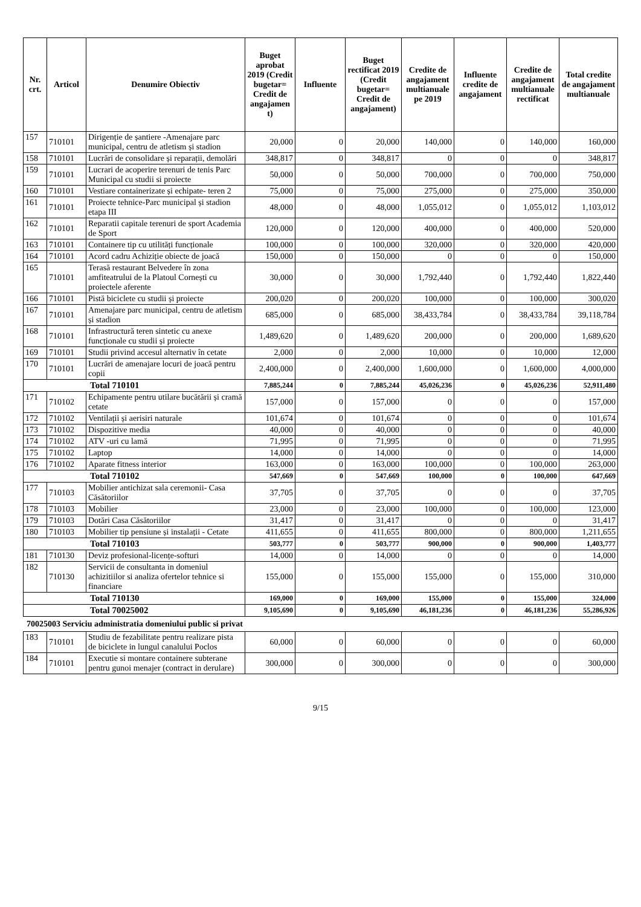| Nr. crt. | Articol | Denumire Obiectiv | Buget aprobat 2019 (Credit bugetar= Credit de angajamen t) | Influente | Buget rectificat 2019 (Credit bugetar= Credit de angajament) | Credite de angajament multianuale pe 2019 | Influente credite de angajament | Credite de angajament multianuale rectificat | Total credite de angajament multianuale |
| --- | --- | --- | --- | --- | --- | --- | --- | --- | --- |
| 157 | 710101 | Dirigenție de șantiere -Amenajare parc municipal, centru de atletism și stadion | 20,000 | 0 | 20,000 | 140,000 | 0 | 140,000 | 160,000 |
| 158 | 710101 | Lucrări de consolidare și reparații, demolări | 348,817 | 0 | 348,817 | 0 | 0 | 0 | 348,817 |
| 159 | 710101 | Lucrari de acoperire terenuri de tenis Parc Municipal cu studii si proiecte | 50,000 | 0 | 50,000 | 700,000 | 0 | 700,000 | 750,000 |
| 160 | 710101 | Vestiare containerizate și echipate- teren 2 | 75,000 | 0 | 75,000 | 275,000 | 0 | 275,000 | 350,000 |
| 161 | 710101 | Proiecte tehnice-Parc municipal și stadion etapa III | 48,000 | 0 | 48,000 | 1,055,012 | 0 | 1,055,012 | 1,103,012 |
| 162 | 710101 | Reparatii capitale terenuri de sport Academia de Sport | 120,000 | 0 | 120,000 | 400,000 | 0 | 400,000 | 520,000 |
| 163 | 710101 | Containere tip cu utilități funcționale | 100,000 | 0 | 100,000 | 320,000 | 0 | 320,000 | 420,000 |
| 164 | 710101 | Acord cadru Achiziție obiecte de joacă | 150,000 | 0 | 150,000 | 0 | 0 | 0 | 150,000 |
| 165 | 710101 | Terasă restaurant Belvedere în zona amfiteatrului de la Platoul Cornești cu proiectele aferente | 30,000 | 0 | 30,000 | 1,792,440 | 0 | 1,792,440 | 1,822,440 |
| 166 | 710101 | Pistă biciclete cu studii și proiecte | 200,020 | 0 | 200,020 | 100,000 | 0 | 100,000 | 300,020 |
| 167 | 710101 | Amenajare parc municipal, centru de atletism și stadion | 685,000 | 0 | 685,000 | 38,433,784 | 0 | 38,433,784 | 39,118,784 |
| 168 | 710101 | Infrastructură teren sintetic cu anexe funcționale cu studii și proiecte | 1,489,620 | 0 | 1,489,620 | 200,000 | 0 | 200,000 | 1,689,620 |
| 169 | 710101 | Studii privind accesul alternativ în cetate | 2,000 | 0 | 2,000 | 10,000 | 0 | 10,000 | 12,000 |
| 170 | 710101 | Lucrări de amenajare locuri de joacă pentru copii | 2,400,000 | 0 | 2,400,000 | 1,600,000 | 0 | 1,600,000 | 4,000,000 |
| Total 710101 | | | 7,885,244 | 0 | 7,885,244 | 45,026,236 | 0 | 45,026,236 | 52,911,480 |
| 171 | 710102 | Echipamente pentru utilare bucătării și cramă cetate | 157,000 | 0 | 157,000 | 0 | 0 | 0 | 157,000 |
| 172 | 710102 | Ventilații și aerisiri naturale | 101,674 | 0 | 101,674 | 0 | 0 | 0 | 101,674 |
| 173 | 710102 | Dispozitive media | 40,000 | 0 | 40,000 | 0 | 0 | 0 | 40,000 |
| 174 | 710102 | ATV -uri cu lamă | 71,995 | 0 | 71,995 | 0 | 0 | 0 | 71,995 |
| 175 | 710102 | Laptop | 14,000 | 0 | 14,000 | 0 | 0 | 0 | 14,000 |
| 176 | 710102 | Aparate fitness interior | 163,000 | 0 | 163,000 | 100,000 | 0 | 100,000 | 263,000 |
| Total 710102 | | | 547,669 | 0 | 547,669 | 100,000 | 0 | 100,000 | 647,669 |
| 177 | 710103 | Mobilier antichizat sala ceremonii- Casa Căsătoriilor | 37,705 | 0 | 37,705 | 0 | 0 | 0 | 37,705 |
| 178 | 710103 | Mobilier | 23,000 | 0 | 23,000 | 100,000 | 0 | 100,000 | 123,000 |
| 179 | 710103 | Dotări Casa Căsătoriilor | 31,417 | 0 | 31,417 | 0 | 0 | 0 | 31,417 |
| 180 | 710103 | Mobilier tip pensiune și instalații - Cetate | 411,655 | 0 | 411,655 | 800,000 | 0 | 800,000 | 1,211,655 |
| Total 710103 | | | 503,777 | 0 | 503,777 | 900,000 | 0 | 900,000 | 1,403,777 |
| 181 | 710130 | Deviz profesional-licențe-softuri | 14,000 | 0 | 14,000 | 0 | 0 | 0 | 14,000 |
| 182 | 710130 | Servicii de consultanta in domeniul achizitiilor si analiza ofertelor tehnice si financiare | 155,000 | 0 | 155,000 | 155,000 | 0 | 155,000 | 310,000 |
| Total 710130 | | | 169,000 | 0 | 169,000 | 155,000 | 0 | 155,000 | 324,000 |
| Total 70025002 | | | 9,105,690 | 0 | 9,105,690 | 46,181,236 | 0 | 46,181,236 | 55,286,926 |
70025003 Serviciu administratia domeniului public si privat
| 183 | 710101 | Studiu de fezabilitate pentru realizare pista de biciclete in lungul canalului Poclos | 60,000 | 0 | 60,000 | 0 | 0 | 0 | 60,000 |
| 184 | 710101 | Executie si montare containere subterane pentru gunoi menajer (contract in derulare) | 300,000 | 0 | 300,000 | 0 | 0 | 0 | 300,000 |
9/15